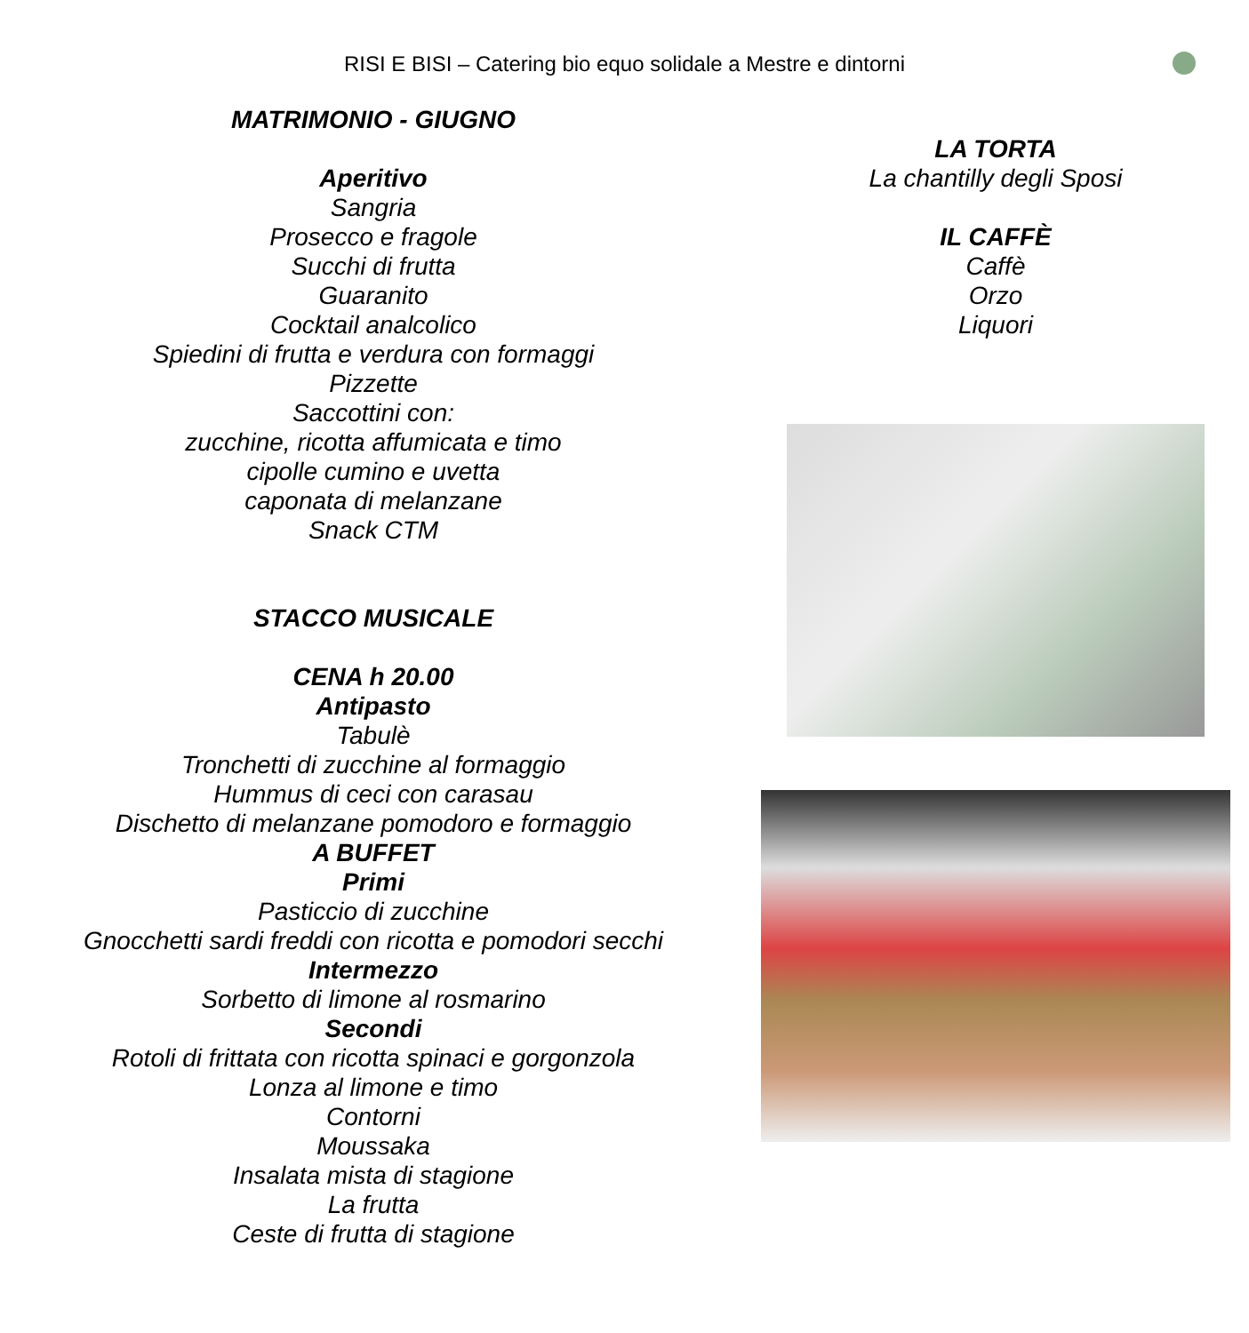RISI E BISI – Catering bio equo solidale a Mestre e dintorni
MATRIMONIO - GIUGNO
Aperitivo
Sangria
Prosecco e fragole
Succhi di frutta
Guaranito
Cocktail analcolico
Spiedini di frutta e verdura con formaggi
Pizzette
Saccottini con:
zucchine, ricotta affumicata e timo
cipolle cumino e uvetta
caponata di melanzane
Snack CTM
STACCO MUSICALE
CENA h 20.00
Antipasto
Tabulè
Tronchetti di zucchine al formaggio
Hummus di ceci con carasau
Dischetto di melanzane pomodoro e formaggio
A BUFFET
Primi
Pasticcio di zucchine
Gnocchetti sardi freddi con ricotta e pomodori secchi
Intermezzo
Sorbetto di limone al rosmarino
Secondi
Rotoli di frittata con ricotta spinaci e gorgonzola
Lonza al limone e timo
Contorni
Moussaka
Insalata mista di stagione
La frutta
Ceste di frutta di stagione
LA TORTA
La chantilly degli Sposi
IL CAFFÈ
Caffè
Orzo
Liquori